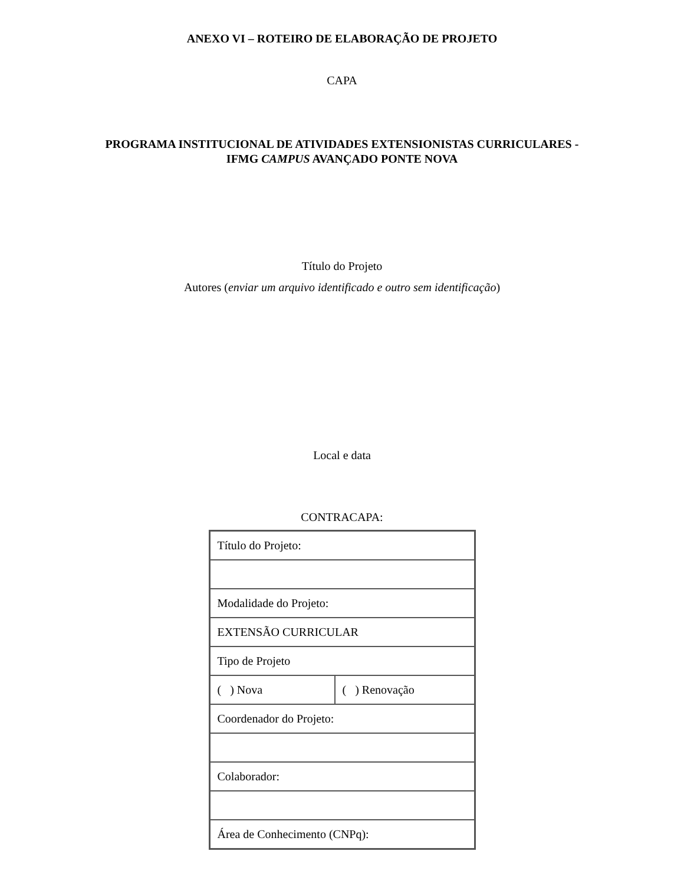ANEXO VI – ROTEIRO DE ELABORAÇÃO DE PROJETO
CAPA
PROGRAMA INSTITUCIONAL DE ATIVIDADES EXTENSIONISTAS CURRICULARES -
IFMG CAMPUS AVANÇADO PONTE NOVA
Título do Projeto
Autores (enviar um arquivo identificado e outro sem identificação)
Local e data
CONTRACAPA:
| Título do Projeto: | |
| Modalidade do Projeto: | |
| EXTENSÃO CURRICULAR | |
| Tipo de Projeto | |
| ( ) Nova | ( ) Renovação |
| Coordenador do Projeto: | |
| Colaborador: | |
| Área de Conhecimento (CNPq): | |